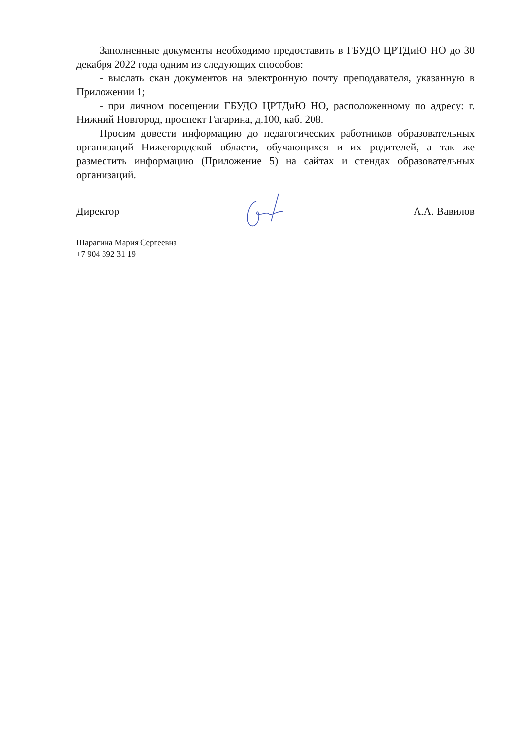Заполненные документы необходимо предоставить в ГБУДО ЦРТДиЮ НО до 30 декабря 2022 года одним из следующих способов:
- выслать скан документов на электронную почту преподавателя, указанную в Приложении 1;
- при личном посещении ГБУДО ЦРТДиЮ НО, расположенному по адресу: г. Нижний Новгород, проспект Гагарина, д.100, каб. 208.
Просим довести информацию до педагогических работников образовательных организаций Нижегородской области, обучающихся и их родителей, а так же разместить информацию (Приложение 5) на сайтах и стендах образовательных организаций.
Директор А.А. Вавилов
Шарагина Мария Сергеевна
+7 904 392 31 19